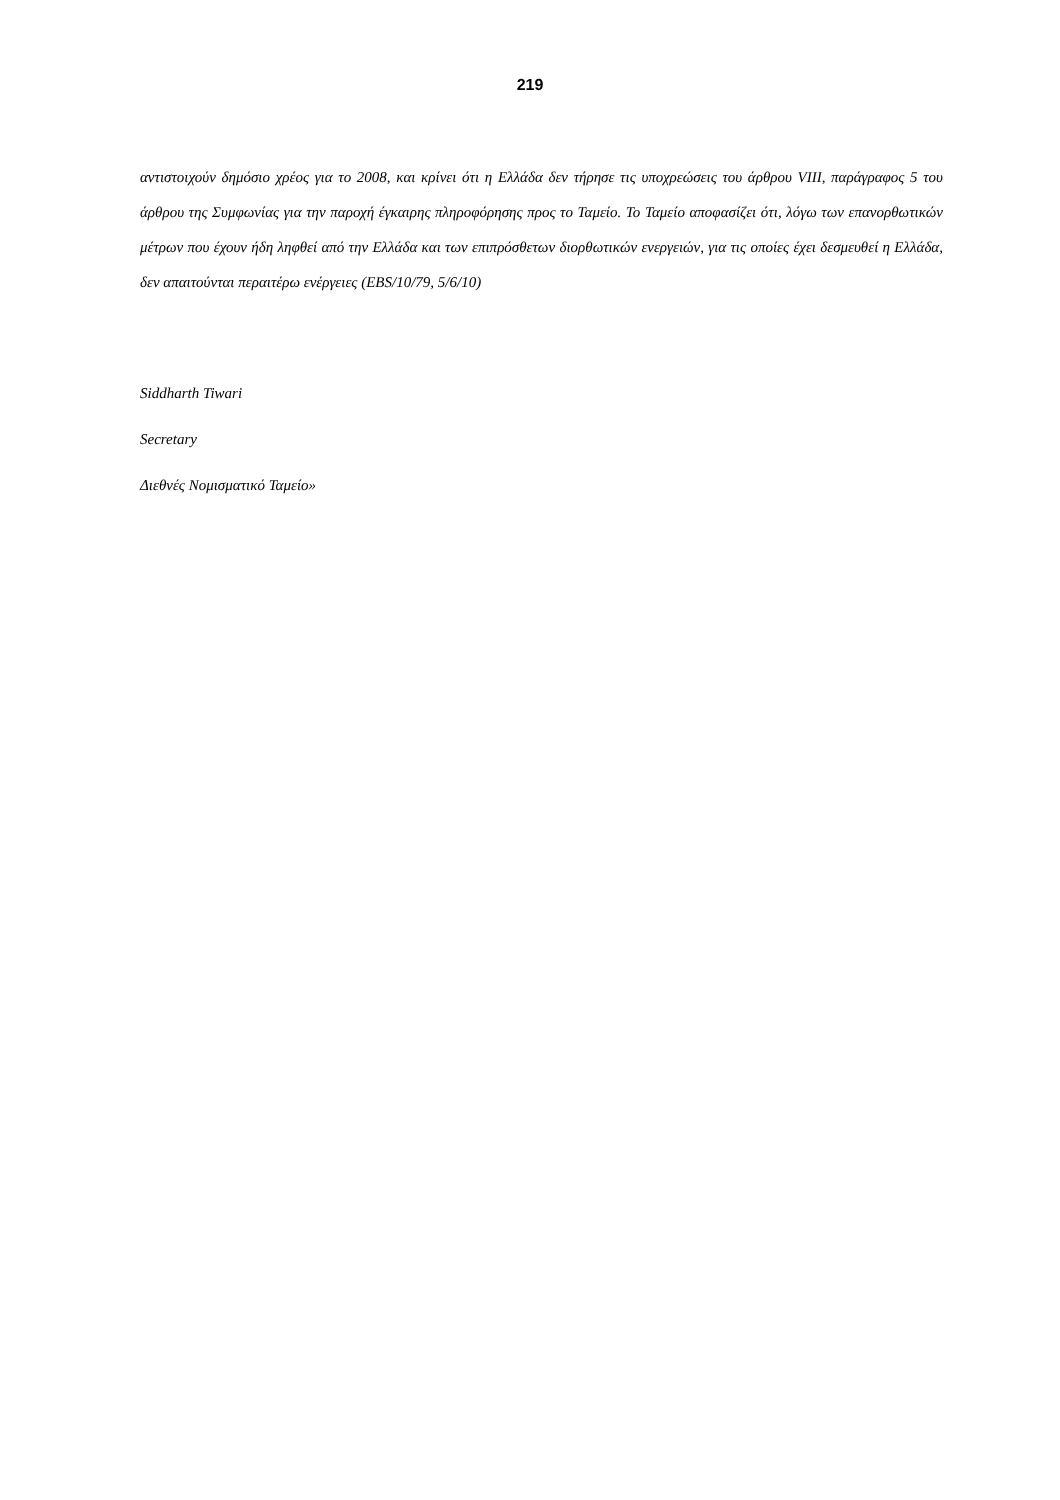219
αντιστοιχούν δημόσιο χρέος για το 2008, και κρίνει ότι η Ελλάδα δεν τήρησε τις υποχρεώσεις του άρθρου VIII, παράγραφος 5 του άρθρου της Συμφωνίας για την παροχή έγκαιρης πληροφόρησης προς το Ταμείο. Το Ταμείο αποφασίζει ότι, λόγω των επανορθωτικών μέτρων που έχουν ήδη ληφθεί από την Ελλάδα και των επιπρόσθετων διορθωτικών ενεργειών, για τις οποίες έχει δεσμευθεί η Ελλάδα, δεν απαιτούνται περαιτέρω ενέργειες (EBS/10/79, 5/6/10)
Siddharth Tiwari
Secretary
Διεθνές Νομισματικό Ταμείο»